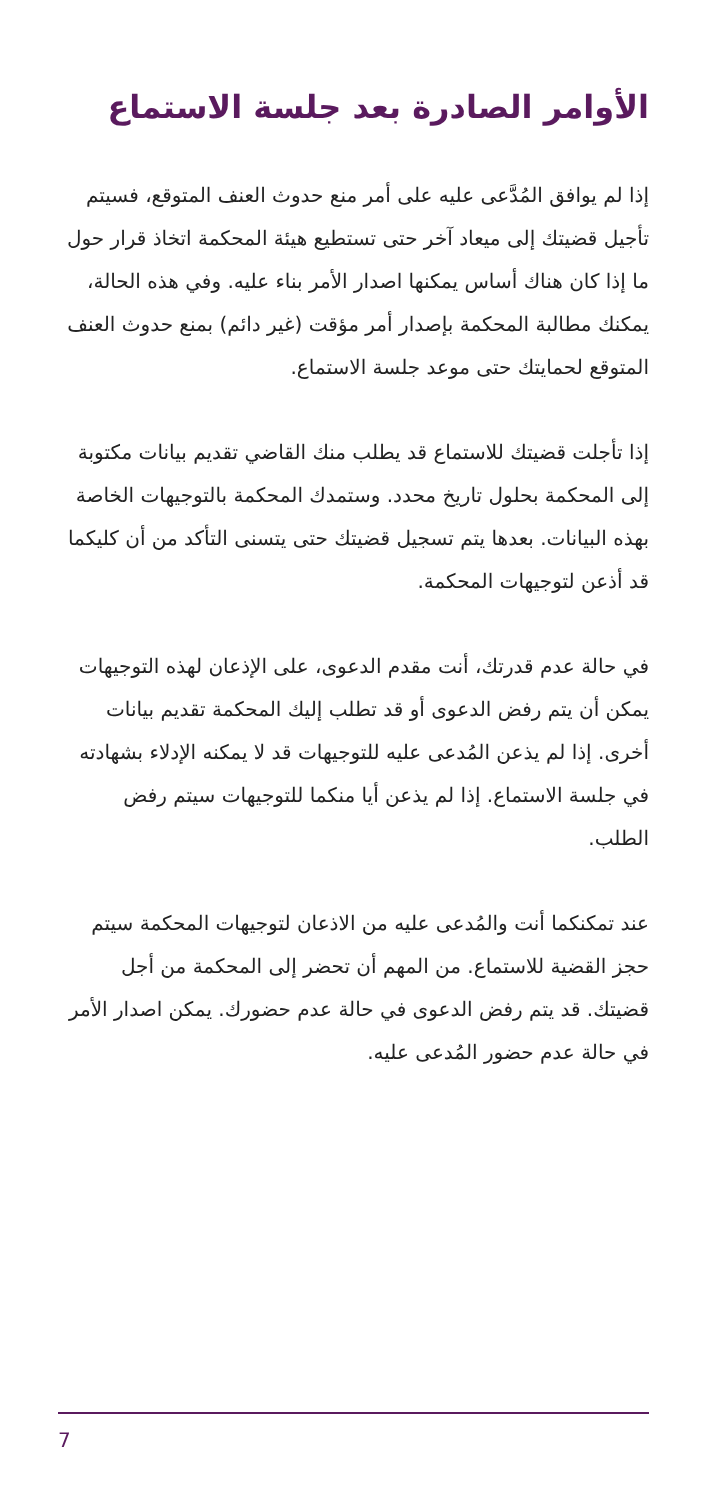الأوامر الصادرة بعد جلسة الاستماع
إذا لم يوافق المُدَّعى عليه على أمر منع حدوث العنف المتوقع، فسيتم تأجيل قضيتك إلى ميعاد آخر حتى تستطيع هيئة المحكمة اتخاذ قرار حول ما إذا كان هناك أساس يمكنها اصدار الأمر بناء عليه. وفي هذه الحالة، يمكنك مطالبة المحكمة بإصدار أمر مؤقت (غير دائم) بمنع حدوث العنف المتوقع لحمايتك حتى موعد جلسة الاستماع.
إذا تأجلت قضيتك للاستماع قد يطلب منك القاضي تقديم بيانات مكتوبة إلى المحكمة بحلول تاريخ محدد. وستمدك المحكمة بالتوجيهات الخاصة بهذه البيانات. بعدها يتم تسجيل قضيتك حتى يتسنى التأكد من أن كليكما قد أذعن لتوجيهات المحكمة.
في حالة عدم قدرتك، أنت مقدم الدعوى، على الإذعان لهذه التوجيهات يمكن أن يتم رفض الدعوى أو قد تطلب إليك المحكمة تقديم بيانات أخرى. إذا لم يذعن المُدعى عليه للتوجيهات قد لا يمكنه الإدلاء بشهادته في جلسة الاستماع. إذا لم يذعن أيا منكما للتوجيهات سيتم رفض الطلب.
عند تمكنكما أنت والمُدعى عليه من الاذعان لتوجيهات المحكمة سيتم حجز القضية للاستماع. من المهم أن تحضر إلى المحكمة من أجل قضيتك. قد يتم رفض الدعوى في حالة عدم حضورك. يمكن اصدار الأمر في حالة عدم حضور المُدعى عليه.
7